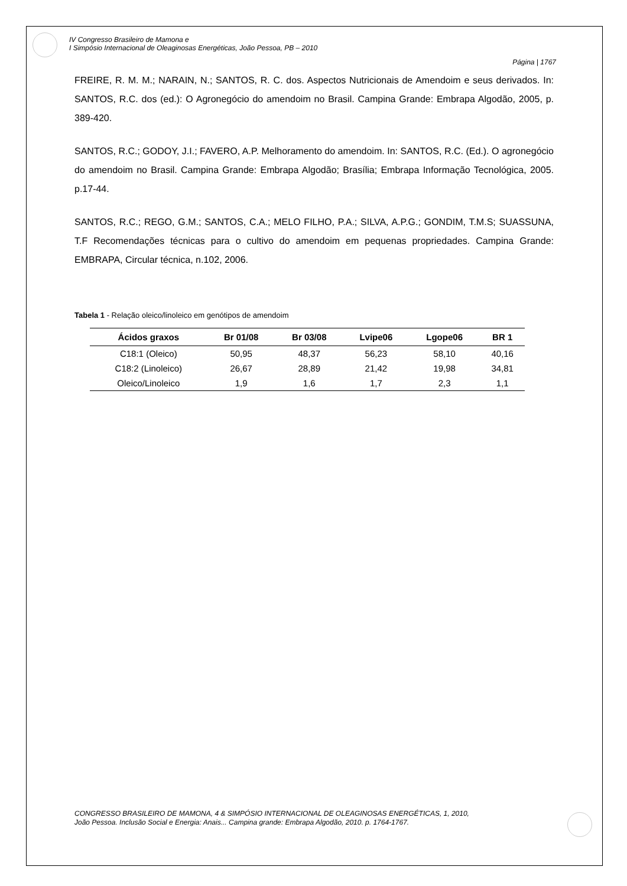IV Congresso Brasileiro de Mamona e
I Simpósio Internacional de Oleaginosas Energéticas, João Pessoa, PB – 2010
Página | 1767
FREIRE, R. M. M.; NARAIN, N.; SANTOS, R. C. dos. Aspectos Nutricionais de Amendoim e seus derivados. In: SANTOS, R.C. dos (ed.): O Agronegócio do amendoim no Brasil. Campina Grande: Embrapa Algodão, 2005, p. 389-420.
SANTOS, R.C.; GODOY, J.I.; FAVERO, A.P. Melhoramento do amendoim. In: SANTOS, R.C. (Ed.). O agronegócio do amendoim no Brasil. Campina Grande: Embrapa Algodão; Brasília; Embrapa Informação Tecnológica, 2005. p.17-44.
SANTOS, R.C.; REGO, G.M.; SANTOS, C.A.; MELO FILHO, P.A.; SILVA, A.P.G.; GONDIM, T.M.S; SUASSUNA, T.F Recomendações técnicas para o cultivo do amendoim em pequenas propriedades. Campina Grande: EMBRAPA, Circular técnica, n.102, 2006.
Tabela 1 - Relação oleico/linoleico em genótipos de amendoim
| Ácidos graxos | Br 01/08 | Br 03/08 | Lvipe06 | Lgope06 | BR 1 |
| --- | --- | --- | --- | --- | --- |
| C18:1 (Oleico) | 50,95 | 48,37 | 56,23 | 58,10 | 40,16 |
| C18:2 (Linoleico) | 26,67 | 28,89 | 21,42 | 19,98 | 34,81 |
| Oleico/Linoleico | 1,9 | 1,6 | 1,7 | 2,3 | 1,1 |
CONGRESSO BRASILEIRO DE MAMONA, 4 & SIMPÓSIO INTERNACIONAL DE OLEAGINOSAS ENERGÉTICAS, 1, 2010,
João Pessoa. Inclusão Social e Energia: Anais... Campina grande: Embrapa Algodão, 2010. p. 1764-1767.